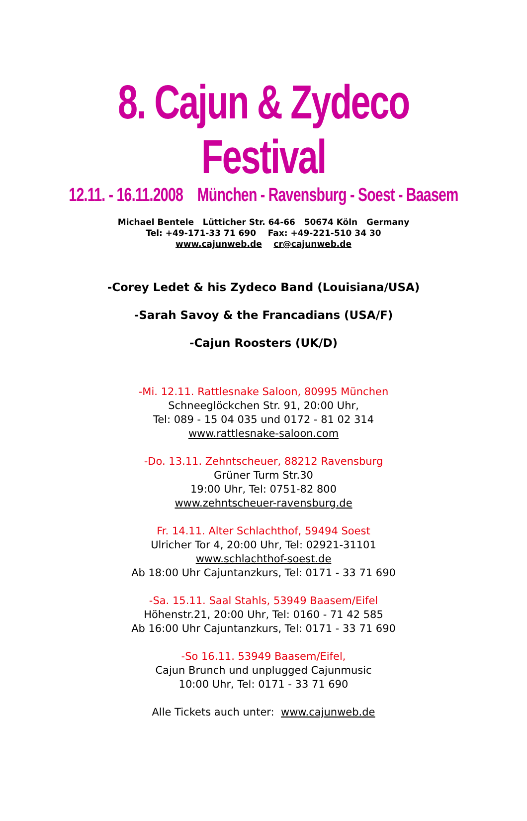8. Cajun & Zydeco Festival
12.11. - 16.11.2008 München - Ravensburg - Soest - Baasem
Michael Bentele Lütticher Str. 64-66 50674 Köln Germany
Tel: +49-171-33 71 690 Fax: +49-221-510 34 30
www.cajunweb.de cr@cajunweb.de
-Corey Ledet & his Zydeco Band (Louisiana/USA)
-Sarah Savoy & the Francadians (USA/F)
-Cajun Roosters (UK/D)
-Mi. 12.11. Rattlesnake Saloon, 80995 München
Schneeglöckchen Str. 91, 20:00 Uhr,
Tel: 089 - 15 04 035 und 0172 - 81 02 314
www.rattlesnake-saloon.com
-Do. 13.11. Zehntscheuer, 88212 Ravensburg
Grüner Turm Str.30
19:00 Uhr, Tel: 0751-82 800
www.zehntscheuer-ravensburg.de
Fr. 14.11. Alter Schlachthof, 59494 Soest
Ulricher Tor 4, 20:00 Uhr, Tel: 02921-31101
www.schlachthof-soest.de
Ab 18:00 Uhr Cajuntanzkurs, Tel: 0171 - 33 71 690
-Sa. 15.11. Saal Stahls, 53949 Baasem/Eifel
Höhenstr.21, 20:00 Uhr, Tel: 0160 - 71 42 585
Ab 16:00 Uhr Cajuntanzkurs, Tel: 0171 - 33 71 690
-So 16.11. 53949 Baasem/Eifel,
Cajun Brunch und unplugged Cajunmusic
10:00 Uhr, Tel: 0171 - 33 71 690
Alle Tickets auch unter: www.cajunweb.de